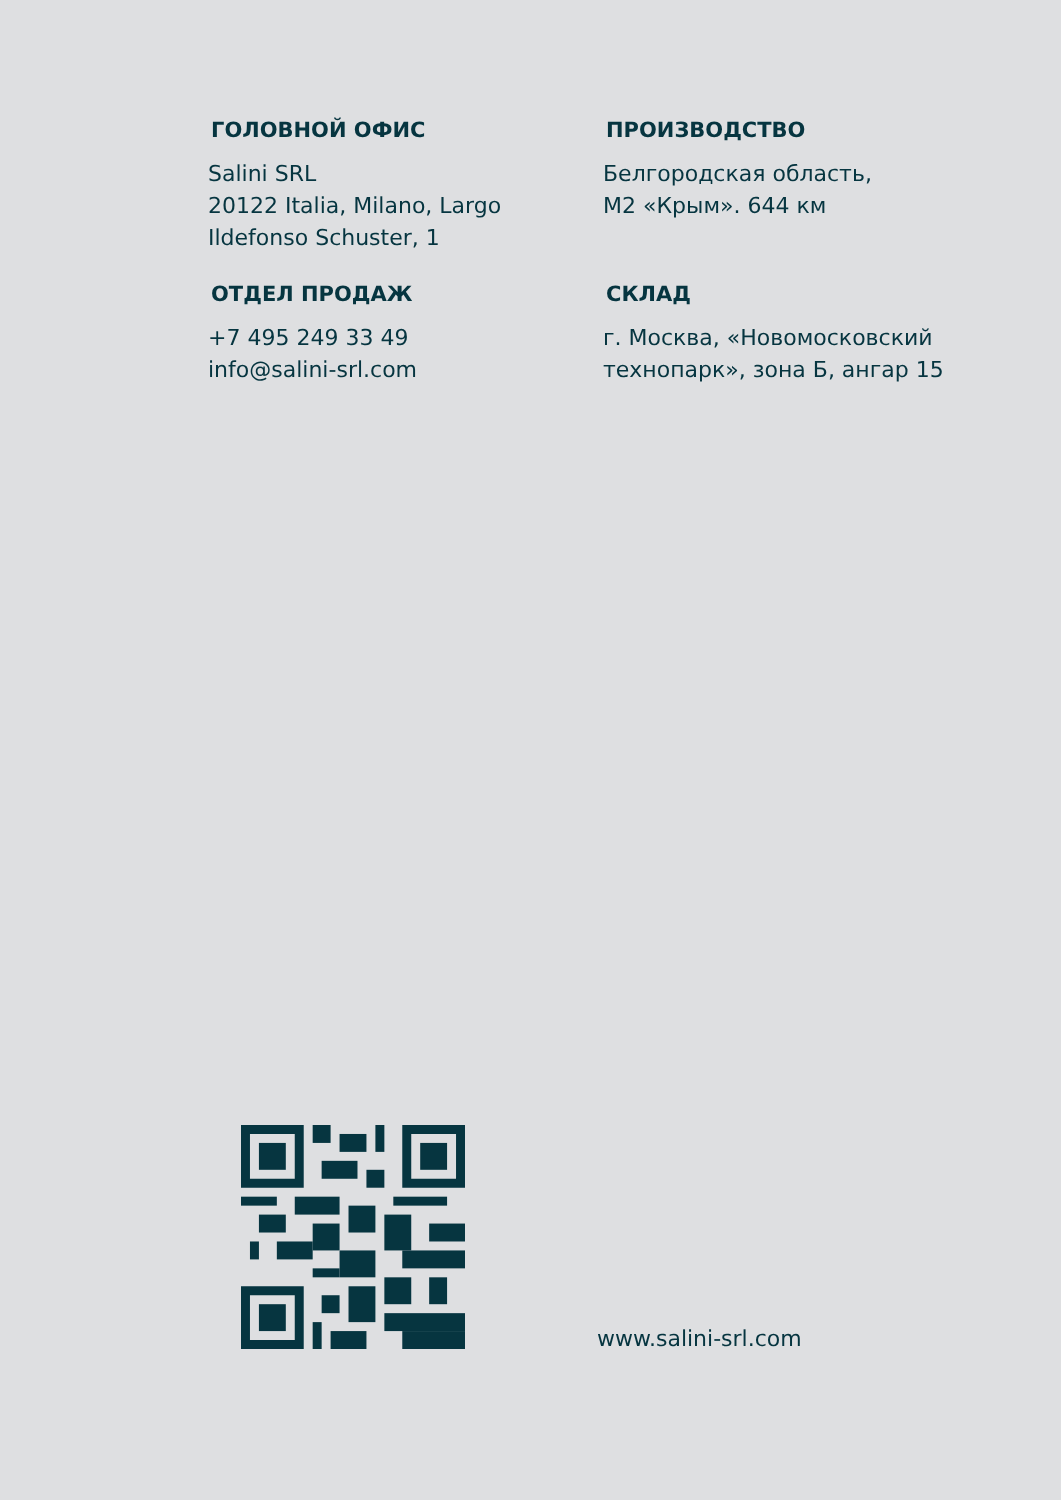ГОЛОВНОЙ ОФИС
Salini SRL
20122 Italia, Milano, Largo
Ildefonso Schuster, 1
ПРОИЗВОДСТВО
Белгородская область,
М2 «Крым». 644 км
ОТДЕЛ ПРОДАЖ
+7 495 249 33 49
info@salini-srl.com
СКЛАД
г. Москва, «Новомосковский
технопарк», зона Б, ангар 15
www.salini-srl.com